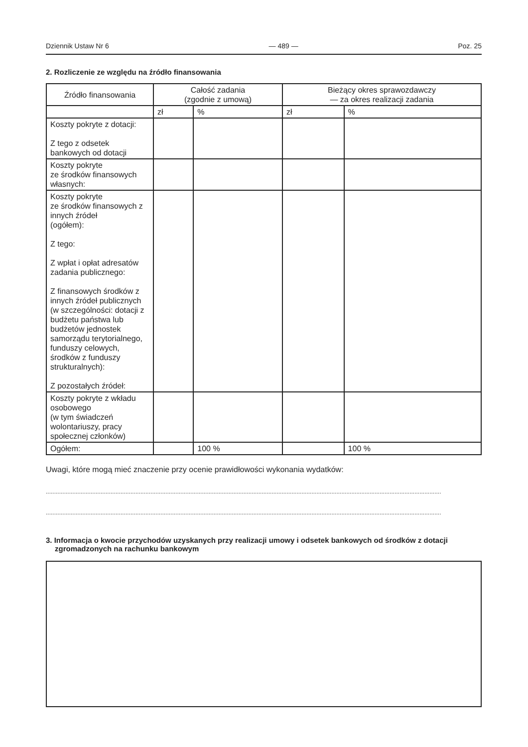Dziennik Ustaw Nr 6 — 489 — Poz. 25
2. Rozliczenie ze względu na źródło finansowania
| Źródło finansowania | Całość zadania (zgodnie z umową) | | Bieżący okres sprawozdawczy — za okres realizacji zadania | |
| --- | --- | --- | --- | --- |
| | zł | % | zł | % |
| Koszty pokryte z dotacji: Z tego z odsetek bankowych od dotacji | | | | |
| Koszty pokryte ze środków finansowych własnych: | | | | |
| Koszty pokryte ze środków finansowych z innych źródeł (ogółem): Z tego: Z wpłat i opłat adresatów zadania publicznego: Z finansowych środków z innych źródeł publicznych (w szczególności: dotacji z budżetu państwa lub budżetów jednostek samorządu terytorialnego, funduszy celowych, środków z funduszy strukturalnych): Z pozostałych źródeł: | | | | |
| Koszty pokryte z wkładu osobowego (w tym świadczeń wolontariuszy, pracy społecznej członków) | | | | |
| Ogółem: | | 100 % | | 100 % |
Uwagi, które mogą mieć znaczenie przy ocenie prawidłowości wykonania wydatków:
..............................................................................................................................................................................................................................................
..............................................................................................................................................................................................................................................
3. Informacja o kwocie przychodów uzyskanych przy realizacji umowy i odsetek bankowych od środków z dotacji zgromadzonych na rachunku bankowym